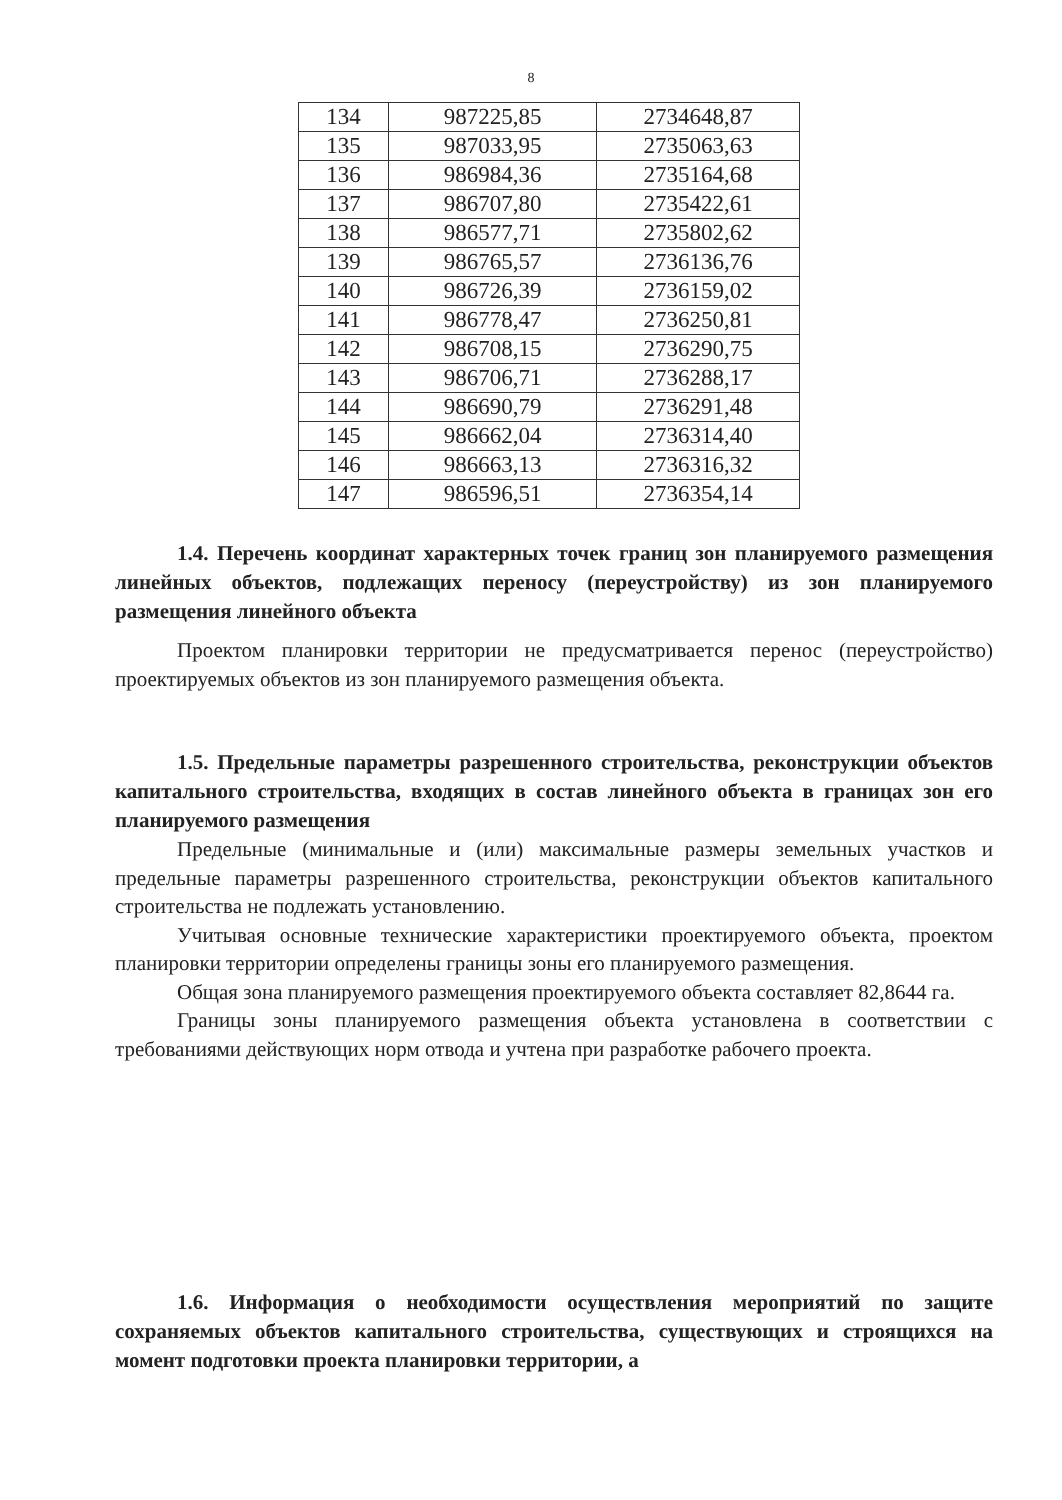8
| 134 | 987225,85 | 2734648,87 |
| 135 | 987033,95 | 2735063,63 |
| 136 | 986984,36 | 2735164,68 |
| 137 | 986707,80 | 2735422,61 |
| 138 | 986577,71 | 2735802,62 |
| 139 | 986765,57 | 2736136,76 |
| 140 | 986726,39 | 2736159,02 |
| 141 | 986778,47 | 2736250,81 |
| 142 | 986708,15 | 2736290,75 |
| 143 | 986706,71 | 2736288,17 |
| 144 | 986690,79 | 2736291,48 |
| 145 | 986662,04 | 2736314,40 |
| 146 | 986663,13 | 2736316,32 |
| 147 | 986596,51 | 2736354,14 |
1.4. Перечень координат характерных точек границ зон планируемого размещения линейных объектов, подлежащих переносу (переустройству) из зон планируемого размещения линейного объекта
Проектом планировки территории не предусматривается перенос (переустройство) проектируемых объектов из зон планируемого размещения объекта.
1.5. Предельные параметры разрешенного строительства, реконструкции объектов капитального строительства, входящих в состав линейного объекта в границах зон его планируемого размещения
Предельные (минимальные и (или) максимальные размеры земельных участков и предельные параметры разрешенного строительства, реконструкции объектов капитального строительства не подлежать установлению.
Учитывая основные технические характеристики проектируемого объекта, проектом планировки территории определены границы зоны его планируемого размещения.
Общая зона планируемого размещения проектируемого объекта составляет 82,8644 га.
Границы зоны планируемого размещения объекта установлена в соответствии с требованиями действующих норм отвода и учтена при разработке рабочего проекта.
1.6. Информация о необходимости осуществления мероприятий по защите сохраняемых объектов капитального строительства, существующих и строящихся на момент подготовки проекта планировки территории, а